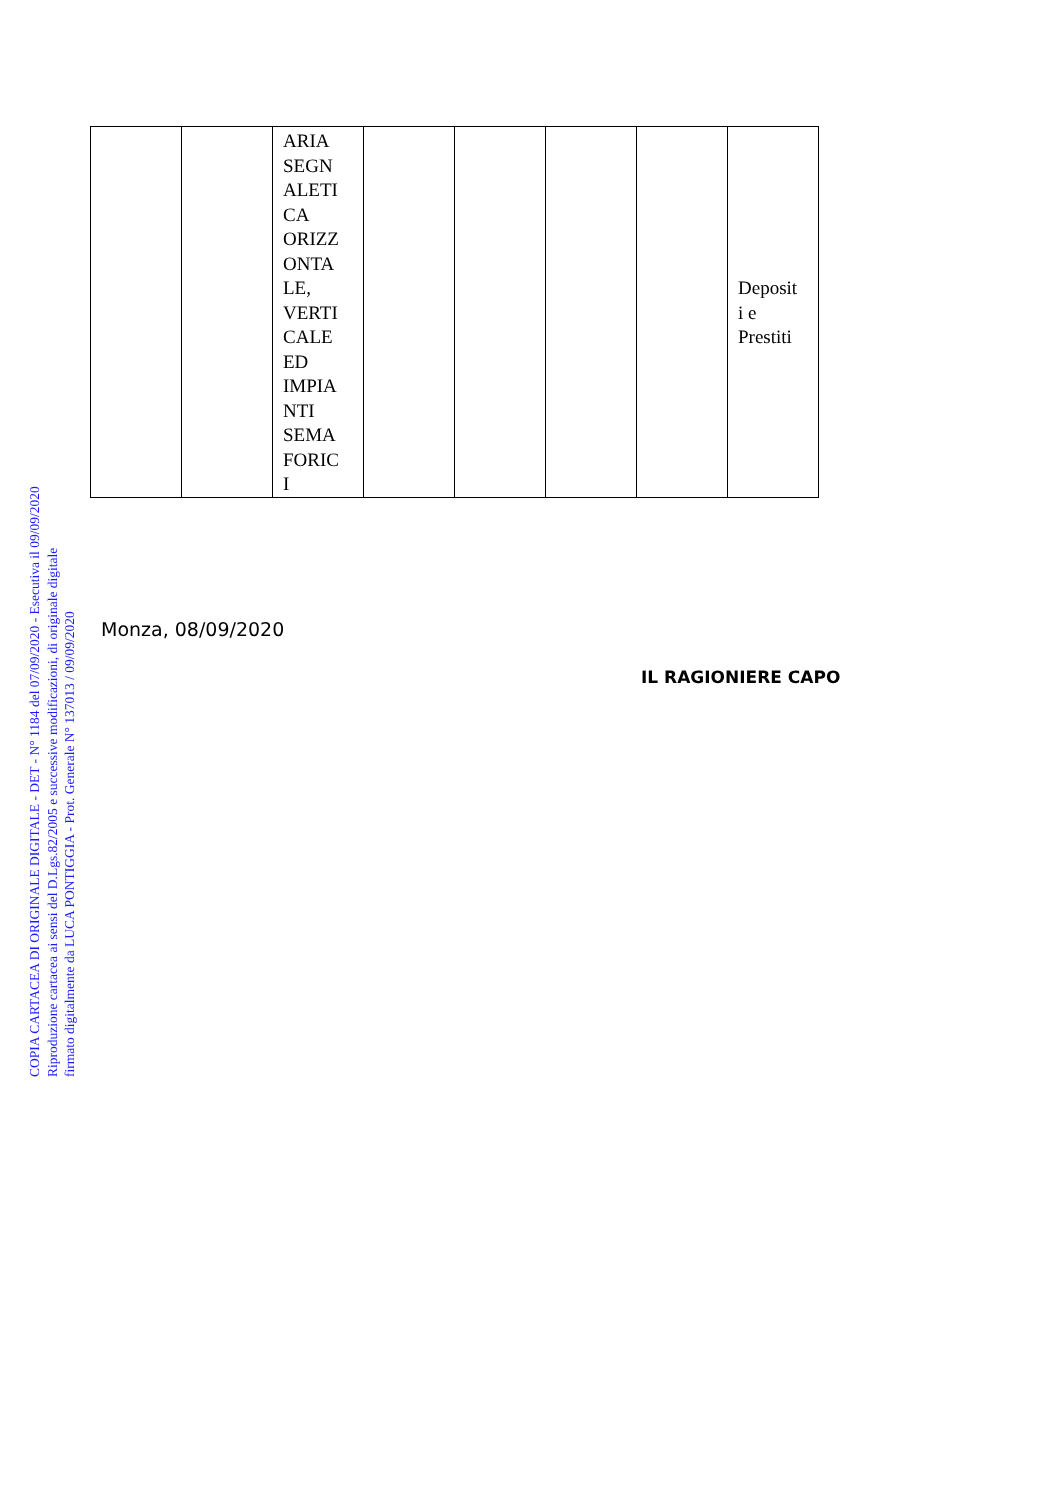COPIA CARTACEA DI ORIGINALE DIGITALE - DET - N° 1184 del 07/09/2020 - Esecutiva il 09/09/2020
Riproduzione cartacea ai sensi del D.Lgs.82/2005 e successive modificazioni, di originale digitale
firmato digitalmente da LUCA PONTIGGIA - Prot. Generale N° 137013 / 09/09/2020
| | | ARIA SEGN ALETI CA ORIZZ ONTA LE, VERTI CALE ED IMPIA NTI SEMA FORIC I | | | | | Deposit i e Prestiti |
Monza, 08/09/2020
IL RAGIONIERE CAPO